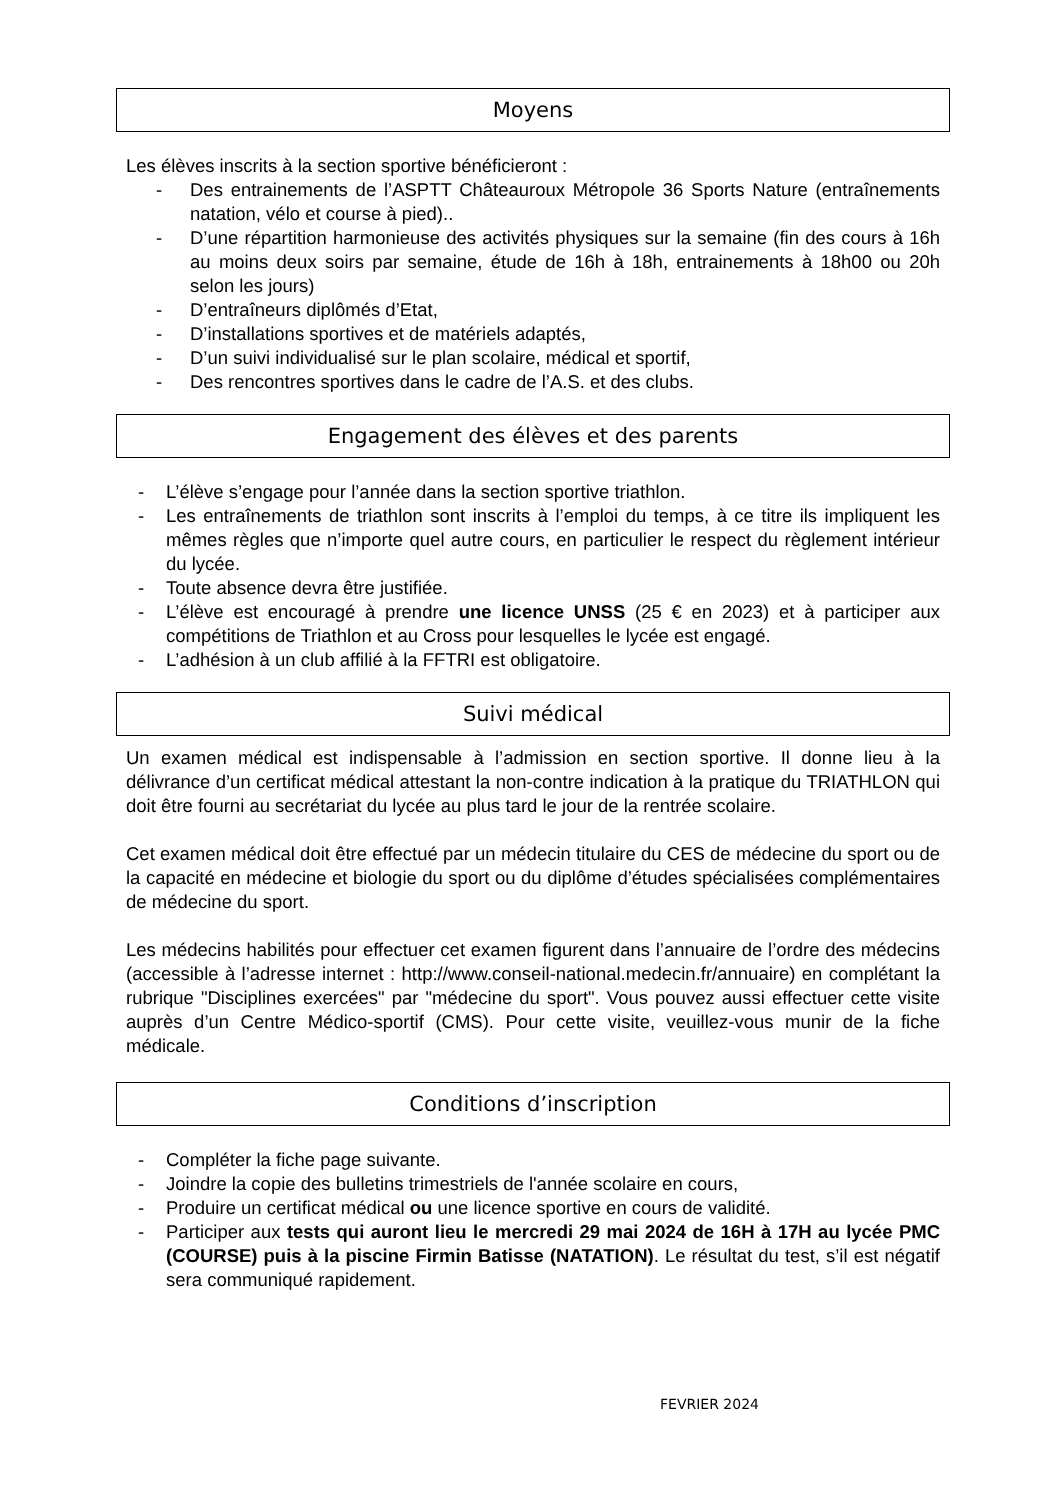Moyens
Les élèves inscrits à la section sportive bénéficieront :
- Des entrainements de l’ASPTT Châteauroux Métropole 36 Sports Nature (entraînements natation, vélo et course à pied)..
- D’une répartition harmonieuse des activités physiques sur la semaine (fin des cours à 16h au moins deux soirs par semaine, étude de 16h à 18h, entrainements à 18h00 ou 20h selon les jours)
- D’entraîneurs diplômés d’Etat,
- D’installations sportives et de matériels adaptés,
- D’un suivi individualisé sur le plan scolaire, médical et sportif,
- Des rencontres sportives dans le cadre de l’A.S. et des clubs.
Engagement des élèves et des parents
- L’élève s’engage pour l’année dans la section sportive triathlon.
- Les entraînements de triathlon sont inscrits à l’emploi du temps, à ce titre ils impliquent les mêmes règles que n’importe quel autre cours, en particulier le respect du règlement intérieur du lycée.
- Toute absence devra être justifiée.
- L’élève est encouragé à prendre une licence UNSS (25 € en 2023) et à participer aux compétitions de Triathlon et au Cross pour lesquelles le lycée est engagé.
- L’adhésion à un club affilié à la FFTRI est obligatoire.
Suivi médical
Un examen médical est indispensable à l’admission en section sportive. Il donne lieu à la délivrance d’un certificat médical attestant la non-contre indication à la pratique du TRIATHLON qui doit être fourni au secrétariat du lycée au plus tard le jour de la rentrée scolaire.
Cet examen médical doit être effectué par un médecin titulaire du CES de médecine du sport ou de la capacité en médecine et biologie du sport ou du diplôme d’études spécialisées complémentaires de médecine du sport.
Les médecins habilités pour effectuer cet examen figurent dans l’annuaire de l’ordre des médecins (accessible à l’adresse internet : http://www.conseil-national.medecin.fr/annuaire) en complétant la rubrique "Disciplines exercées" par "médecine du sport". Vous pouvez aussi effectuer cette visite auprès d’un Centre Médico-sportif (CMS). Pour cette visite, veuillez-vous munir de la fiche médicale.
Conditions d’inscription
- Compléter la fiche page suivante.
- Joindre la copie des bulletins trimestriels de l'année scolaire en cours,
- Produire un certificat médical ou une licence sportive en cours de validité.
- Participer aux tests qui auront lieu le mercredi 29 mai 2024 de 16H à 17H au lycée PMC (COURSE) puis à la piscine Firmin Batisse (NATATION). Le résultat du test, s’il est négatif sera communiqué rapidement.
FEVRIER 2024